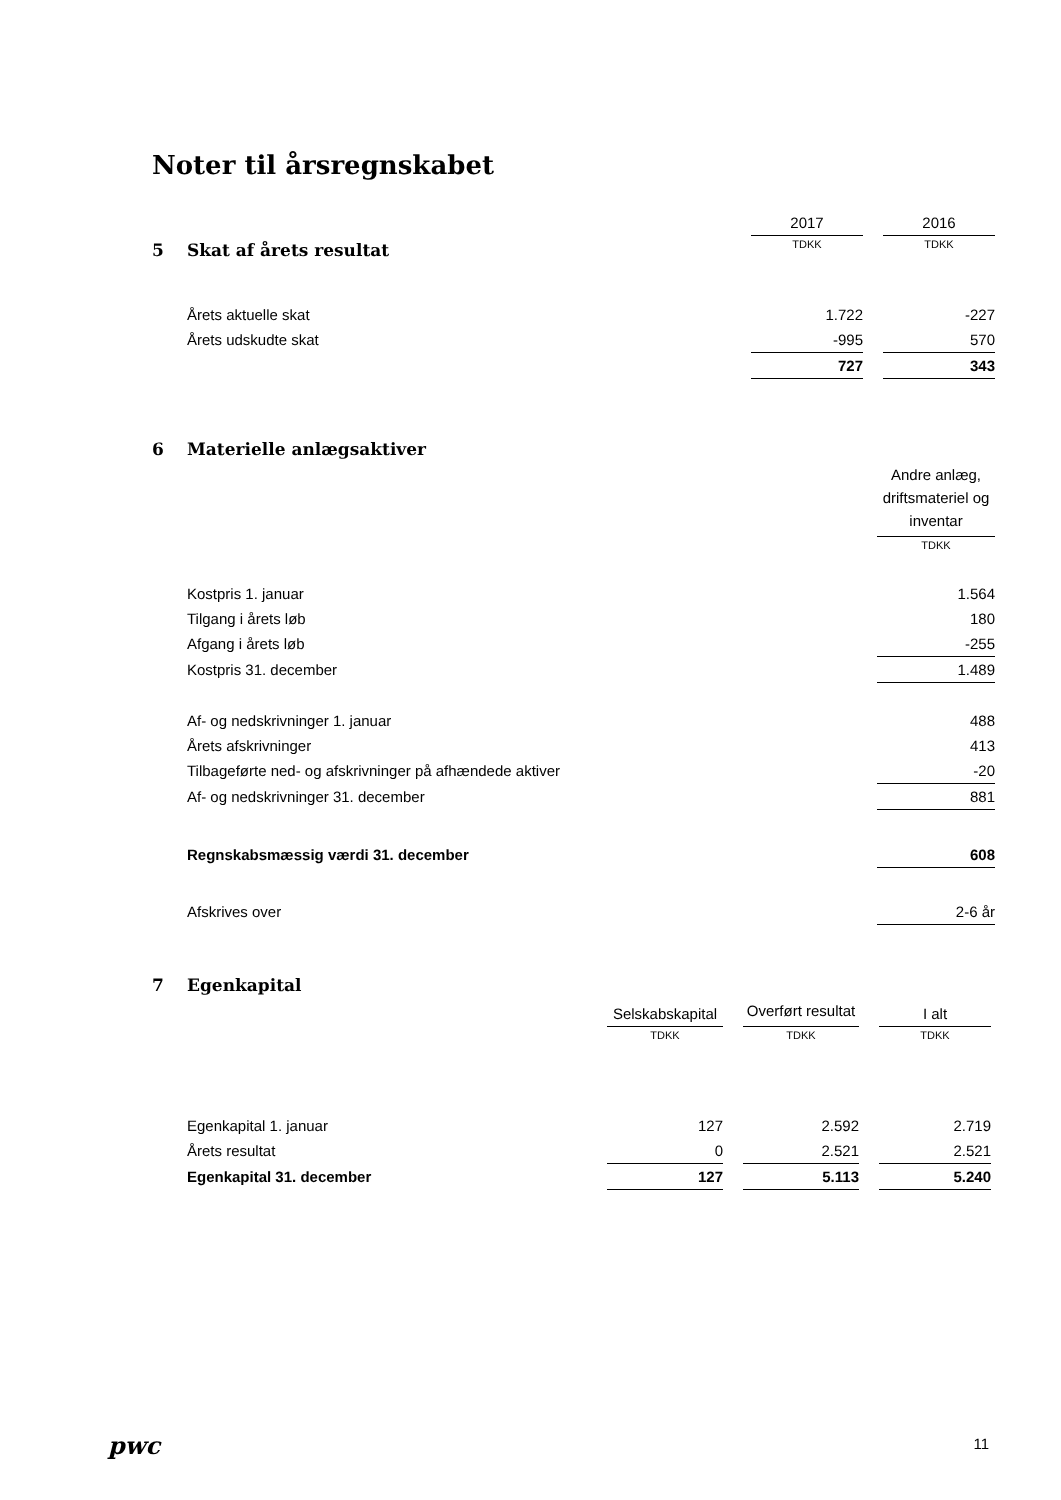Noter til årsregnskabet
| | 2017 | | 2016 |
| 5 Skat af årets resultat | TDKK | | TDKK |
| Årets aktuelle skat | 1.722 | | -227 |
| Årets udskudte skat | -995 | | 570 |
| | 727 | | 343 |
6 Materielle anlægsaktiver
| | Andre anlæg, driftsmateriel og inventar |
| | TDKK |
| Kostpris 1. januar | 1.564 |
| Tilgang i årets løb | 180 |
| Afgang i årets løb | -255 |
| Kostpris 31. december | 1.489 |
| Af- og nedskrivninger 1. januar | 488 |
| Årets afskrivninger | 413 |
| Tilbageførte ned- og afskrivninger på afhændede aktiver | -20 |
| Af- og nedskrivninger 31. december | 881 |
| Regnskabsmæssig værdi 31. december | 608 |
| Afskrives over | 2-6 år |
7 Egenkapital
| | Selskabskapital | | Overført resultat | | I alt |
| | TDKK | | TDKK | | TDKK |
| Egenkapital 1. januar | 127 | | 2.592 | | 2.719 |
| Årets resultat | 0 | | 2.521 | | 2.521 |
| Egenkapital 31. december | 127 | | 5.113 | | 5.240 |
pwc 11